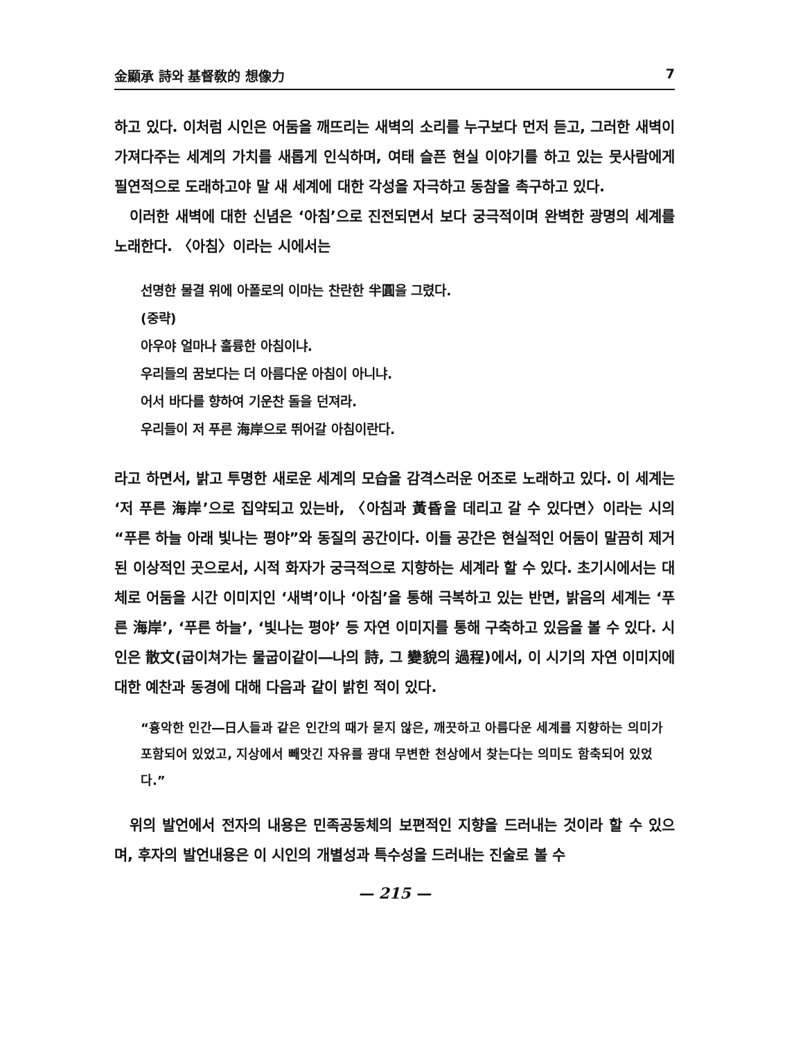金顯承 詩와 基督敎的 想像力 7
하고 있다. 이처럼 시인은 어둠을 깨뜨리는 새벽의 소리를 누구보다 먼저 듣고, 그러한 새벽이 가져다주는 세계의 가치를 새롭게 인식하며, 여태 슬픈 현실 이야기를 하고 있는 뭇사람에게 필연적으로 도래하고야 말 새 세계에 대한 각성을 자극하고 동참을 촉구하고 있다.
이러한 새벽에 대한 신념은 ‘아침’으로 진전되면서 보다 궁극적이며 완벽한 광명의 세계를 노래한다. 〈아침〉이라는 시에서는
선명한 물결 위에 아폴로의 이마는 찬란한 半圓을 그렸다.
(중략)
아우야 얼마나 훌륭한 아침이냐.
우리들의 꿈보다는 더 아름다운 아침이 아니냐.
어서 바다를 향하여 기운찬 돌을 던져라.
우리들이 저 푸른 海岸으로 뛰어갈 아침이란다.
라고 하면서, 밝고 투명한 새로운 세계의 모습을 감격스러운 어조로 노래하고 있다. 이 세계는 ‘저 푸른 海岸’으로 집약되고 있는바, 〈아침과 黃昏을 데리고 갈 수 있다면〉이라는 시의 “푸른 하늘 아래 빛나는 평야”와 동질의 공간이다. 이들 공간은 현실적인 어둠이 말끔히 제거된 이상적인 곳으로서, 시적 화자가 궁극적으로 지향하는 세계라 할 수 있다. 초기시에서는 대체로 어둠을 시간 이미지인 ‘새벽’이나 ‘아침’을 통해 극복하고 있는 반면, 밝음의 세계는 ‘푸른 海岸’, ‘푸른 하늘’, ‘빛나는 평야’ 등 자연 이미지를 통해 구축하고 있음을 볼 수 있다. 시인은 散文(굽이쳐가는 물굽이같이―나의 詩, 그 變貌의 過程)에서, 이 시기의 자연 이미지에 대한 예찬과 동경에 대해 다음과 같이 밝힌 적이 있다.
“흉악한 인간―日人들과 같은 인간의 때가 묻지 않은, 깨끗하고 아름다운 세계를 지향하는 의미가 포함되어 있었고, 지상에서 빼앗긴 자유를 광대 무변한 천상에서 찾는다는 의미도 함축되어 있었다.”
위의 발언에서 전자의 내용은 민족공동체의 보편적인 지향을 드러내는 것이라 할 수 있으며, 후자의 발언내용은 이 시인의 개별성과 특수성을 드러내는 진술로 볼 수
— 215 —